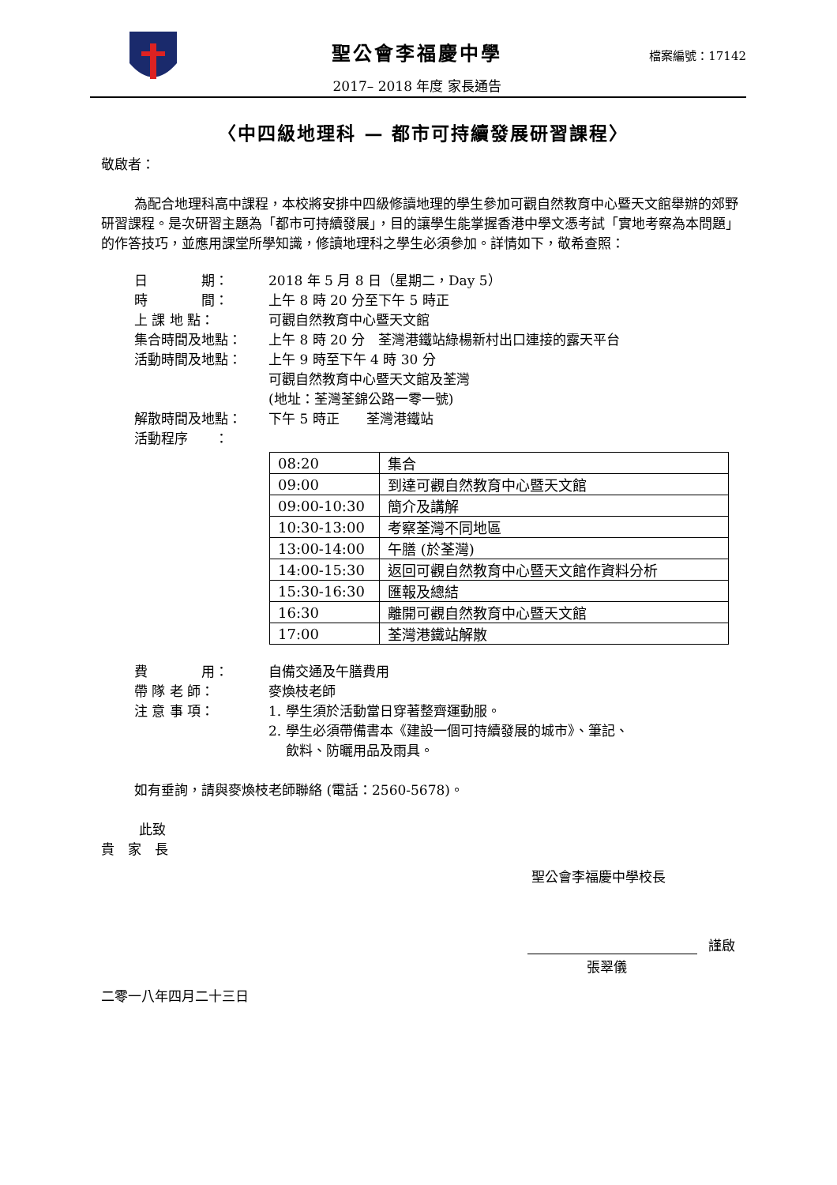聖公會李福慶中學
2017– 2018 年度 家長通告
檔案編號：17142
〈中四級地理科 — 都市可持續發展研習課程〉
敬啟者：
為配合地理科高中課程，本校將安排中四級修讀地理的學生參加可觀自然教育中心暨天文館舉辦的郊野研習課程。是次研習主題為「都市可持續發展」，目的讓學生能掌握香港中學文憑考試「實地考察為本問題」的作答技巧，並應用課堂所學知識，修讀地理科之學生必須參加。詳情如下，敬希查照：
日　　　　期： 2018 年 5 月 8 日（星期二，Day 5）
時　　　　間： 上午 8 時 20 分至下午 5 時正
上 課 地 點： 可觀自然教育中心暨天文館
集合時間及地點： 上午 8 時 20 分　荃灣港鐵站綠楊新村出口連接的露天平台
活動時間及地點： 上午 9 時至下午 4 時 30 分
可觀自然教育中心暨天文館及荃灣
(地址：荃灣荃錦公路一零一號)
解散時間及地點： 下午 5 時正　　荃灣港鐵站
活動程序　　：
| 08:20 | 集合 |
| 09:00 | 到達可觀自然教育中心暨天文館 |
| 09:00-10:30 | 簡介及講解 |
| 10:30-13:00 | 考察荃灣不同地區 |
| 13:00-14:00 | 午膳 (於荃灣) |
| 14:00-15:30 | 返回可觀自然教育中心暨天文館作資料分析 |
| 15:30-16:30 | 匯報及總結 |
| 16:30 | 離開可觀自然教育中心暨天文館 |
| 17:00 | 荃灣港鐵站解散 |
費　　　　用： 自備交通及午膳費用
帶 隊 老 師： 麥煥枝老師
注 意 事 項： 1. 學生須於活動當日穿著整齊運動服。
2. 學生必須帶備書本《建設一個可持續發展的城市》、筆記、
　 飲料、防曬用品及雨具。
如有垂詢，請與麥煥枝老師聯絡 (電話：2560-5678)。
此致
貴　家　長
聖公會李福慶中學校長
謹啟
張翠儀
二零一八年四月二十三日